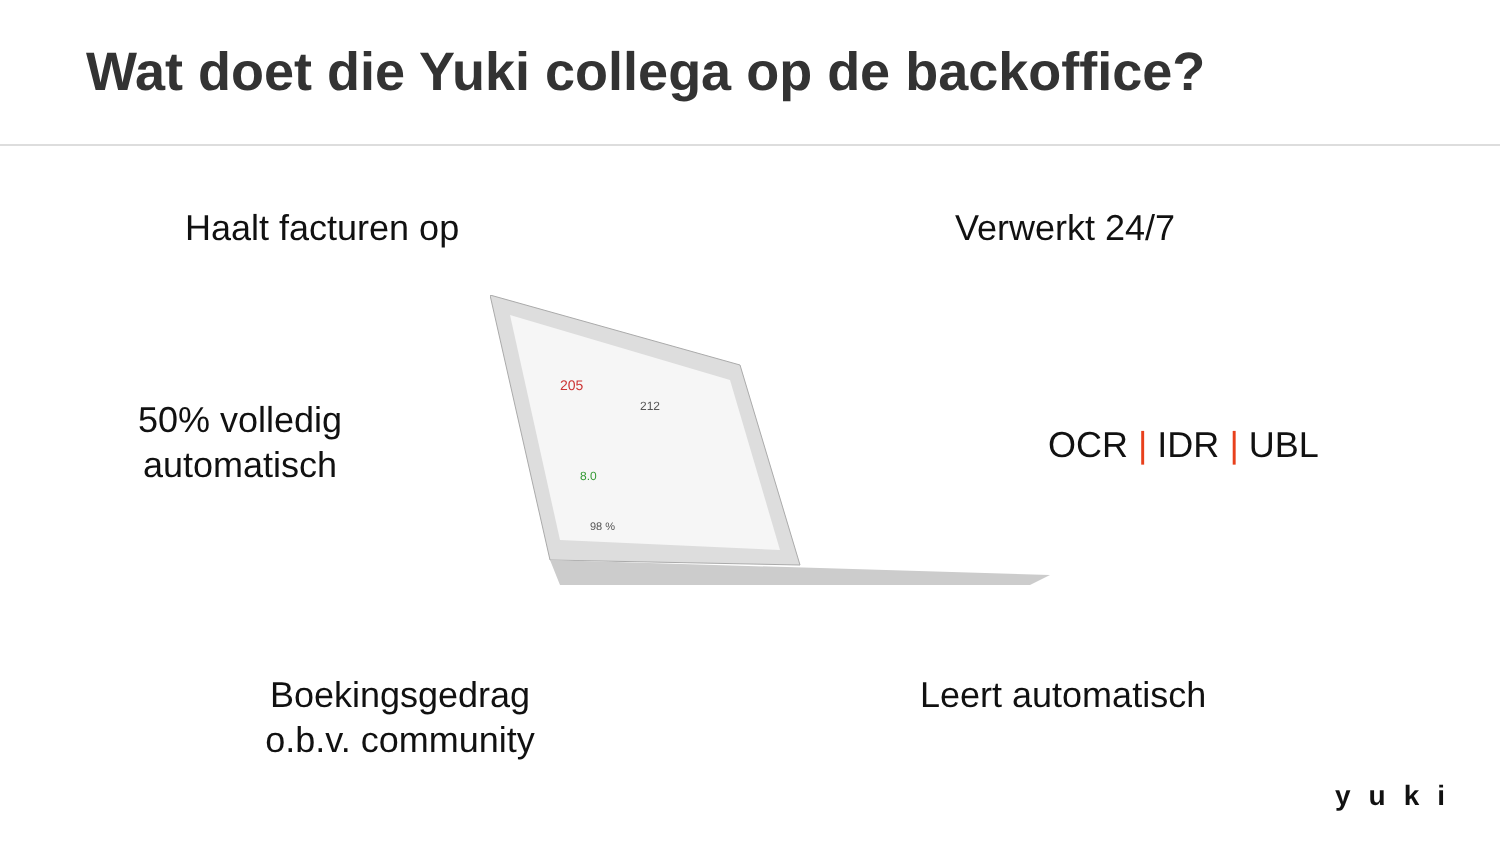Wat doet die Yuki collega op de backoffice?
Haalt facturen op Verwerkt 24/7
50% volledig
automatisch
OCR | IDR | UBL
Boekingsgedrag
o.b.v. community
Leert automatisch
205
212
8.0
98 %
yuki